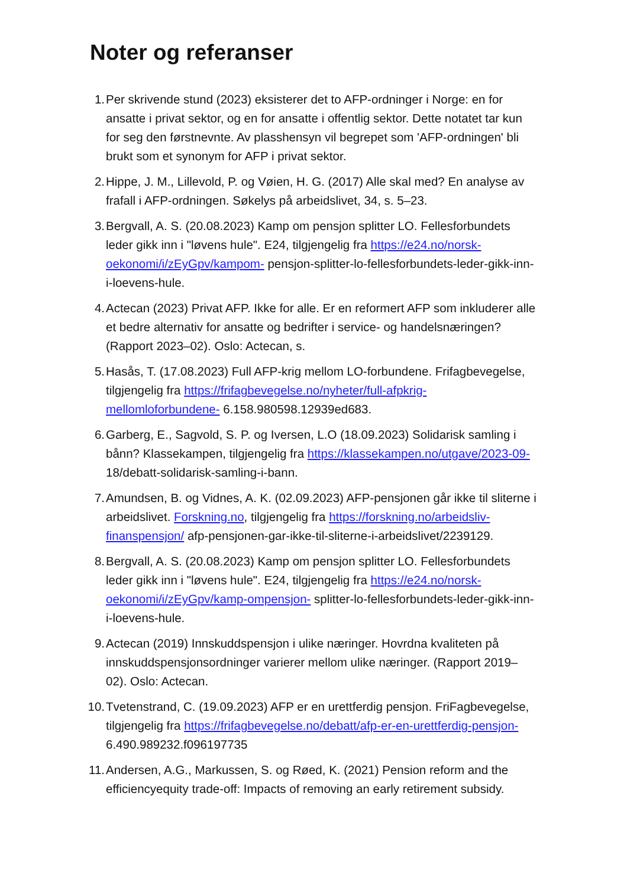Noter og referanser
1. Per skrivende stund (2023) eksisterer det to AFP-ordninger i Norge: en for ansatte i privat sektor, og en for ansatte i offentlig sektor. Dette notatet tar kun for seg den førstnevnte. Av plasshensyn vil begrepet som 'AFP-ordningen' bli brukt som et synonym for AFP i privat sektor.
2. Hippe, J. M., Lillevold, P. og Vøien, H. G. (2017) Alle skal med? En analyse av frafall i AFP-ordningen. Søkelys på arbeidslivet, 34, s. 5–23.
3. Bergvall, A. S. (20.08.2023) Kamp om pensjon splitter LO. Fellesforbundets leder gikk inn i "løvens hule". E24, tilgjengelig fra https://e24.no/norsk-oekonomi/i/zEyGpv/kampom- pensjon-splitter-lo-fellesforbundets-leder-gikk-inn-i-loevens-hule.
4. Actecan (2023) Privat AFP. Ikke for alle. Er en reformert AFP som inkluderer alle et bedre alternativ for ansatte og bedrifter i service- og handelsnæringen? (Rapport 2023–02). Oslo: Actecan, s.
5. Hasås, T. (17.08.2023) Full AFP-krig mellom LO-forbundene. Frifagbevegelse, tilgjengelig fra https://frifagbevegelse.no/nyheter/full-afpkrig-mellomloforbundene- 6.158.980598.12939ed683.
6. Garberg, E., Sagvold, S. P. og Iversen, L.O (18.09.2023) Solidarisk samling i bånn? Klassekampen, tilgjengelig fra https://klassekampen.no/utgave/2023-09- 18/debatt-solidarisk-samling-i-bann.
7. Amundsen, B. og Vidnes, A. K. (02.09.2023) AFP-pensjonen går ikke til sliterne i arbeidslivet. Forskning.no, tilgjengelig fra https://forskning.no/arbeidsliv-finanspensjon/ afp-pensjonen-gar-ikke-til-sliterne-i-arbeidslivet/2239129.
8. Bergvall, A. S. (20.08.2023) Kamp om pensjon splitter LO. Fellesforbundets leder gikk inn i "løvens hule". E24, tilgjengelig fra https://e24.no/norsk-oekonomi/i/zEyGpv/kamp-ompensjon- splitter-lo-fellesforbundets-leder-gikk-inn-i-loevens-hule.
9. Actecan (2019) Innskuddspensjon i ulike næringer. Hovrdna kvaliteten på innskuddspensjonsordninger varierer mellom ulike næringer. (Rapport 2019–02). Oslo: Actecan.
10. Tvetenstrand, C. (19.09.2023) AFP er en urettferdig pensjon. FriFagbevegelse, tilgjengelig fra https://frifagbevegelse.no/debatt/afp-er-en-urettferdig-pensjon- 6.490.989232.f096197735
11. Andersen, A.G., Markussen, S. og Røed, K. (2021) Pension reform and the efficiencyequity trade-off: Impacts of removing an early retirement subsidy.